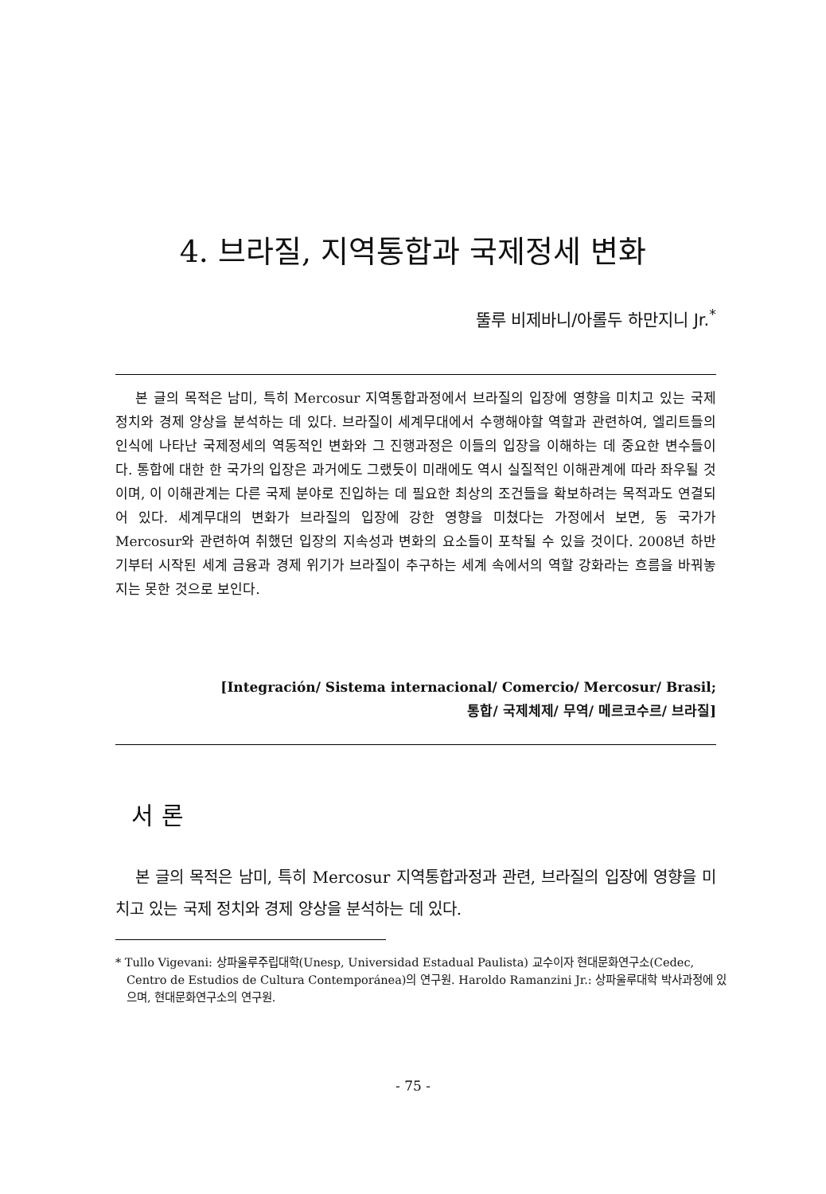4. 브라질, 지역통합과 국제정세 변화
뚤루 비제바니/아롤두 하만지니 Jr.<sup>*</sup>
본 글의 목적은 남미, 특히 Mercosur 지역통합과정에서 브라질의 입장에 영향을 미치고 있는 국제 정치와 경제 양상을 분석하는 데 있다. 브라질이 세계무대에서 수행해야할 역할과 관련하여, 엘리트들의 인식에 나타난 국제정세의 역동적인 변화와 그 진행과정은 이들의 입장을 이해하는 데 중요한 변수들이다. 통합에 대한 한 국가의 입장은 과거에도 그랬듯이 미래에도 역시 실질적인 이해관계에 따라 좌우될 것이며, 이 이해관계는 다른 국제 분야로 진입하는 데 필요한 최상의 조건들을 확보하려는 목적과도 연결되어 있다. 세계무대의 변화가 브라질의 입장에 강한 영향을 미쳤다는 가정에서 보면, 동 국가가 Mercosur와 관련하여 취했던 입장의 지속성과 변화의 요소들이 포착될 수 있을 것이다. 2008년 하반기부터 시작된 세계 금융과 경제 위기가 브라질이 추구하는 세계 속에서의 역할 강화라는 흐름을 바꿔놓지는 못한 것으로 보인다.
[Integración/ Sistema internacional/ Comercio/ Mercosur/ Brasil;
통합/ 국제체제/ 무역/ 메르코수르/ 브라질]
서 론
본 글의 목적은 남미, 특히 Mercosur 지역통합과정과 관련, 브라질의 입장에 영향을 미치고 있는 국제 정치와 경제 양상을 분석하는 데 있다.
* Tullo Vigevani: 상파울루주립대학(Unesp, Universidad Estadual Paulista) 교수이자 현대문화연구소(Cedec, Centro de Estudios de Cultura Contemporánea)의 연구원. Haroldo Ramanzini Jr.: 상파울루대학 박사과정에 있으며, 현대문화연구소의 연구원.
- 75 -